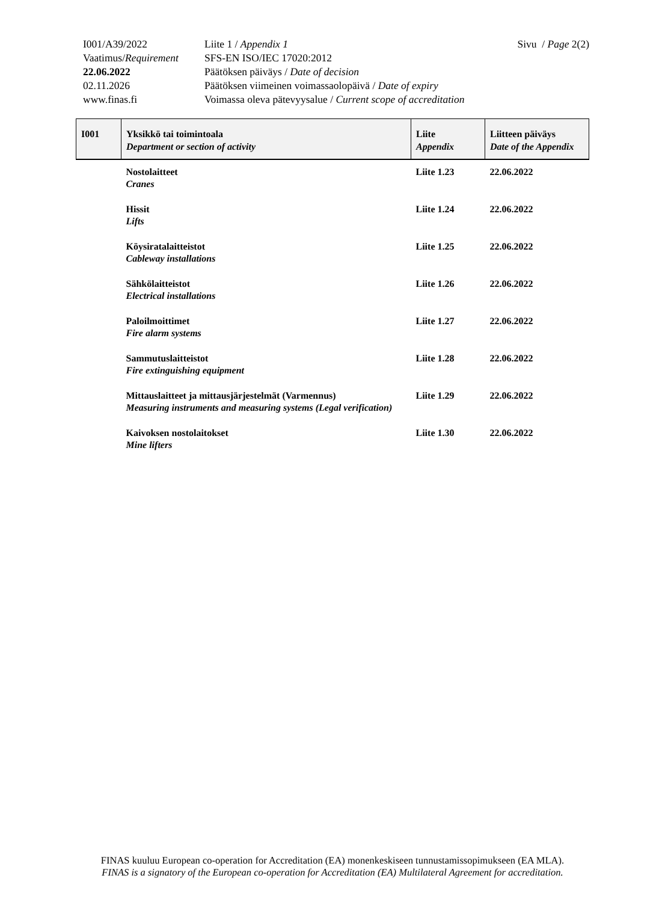| I001/A39/2022 | Liite 1 / Appendix 1 | Sivu / Page 2(2) |
| Vaatimus/ Requirement | SFS-EN ISO/IEC 17020:2012 | |
| 22.06.2022 | Päätöksen päiväys / Date of decision | |
| 02.11.2026 | Päätöksen viimeinen voimassaolopäivä / Date of expiry | |
| www.finas.fi | Voimassa oleva pätevyysalue / Current scope of accreditation | |
| I001 | Yksikkö tai toimintoala Department or section of activity | Liite Appendix | Liitteen päiväys Date of the Appendix |
| --- | --- | --- | --- |
| | Nostolaitteet Cranes | Liite 1.23 | 22.06.2022 |
| | Hissit Lifts | Liite 1.24 | 22.06.2022 |
| | Köysiratalaitteistot Cableway installations | Liite 1.25 | 22.06.2022 |
| | Sähkölaitteistot Electrical installations | Liite 1.26 | 22.06.2022 |
| | Paloilmoittimet Fire alarm systems | Liite 1.27 | 22.06.2022 |
| | Sammutuslaitteistot Fire extinguishing equipment | Liite 1.28 | 22.06.2022 |
| | Mittauslaitteet ja mittausjärjestelmät (Varmennus) Measuring instruments and measuring systems (Legal verification) | Liite 1.29 | 22.06.2022 |
| | Kaivoksen nostolaitokset Mine lifters | Liite 1.30 | 22.06.2022 |
FINAS kuuluu European co-operation for Accreditation (EA) monenkeskiseen tunnustamissopimukseen (EA MLA).
FINAS is a signatory of the European co-operation for Accreditation (EA) Multilateral Agreement for accreditation.